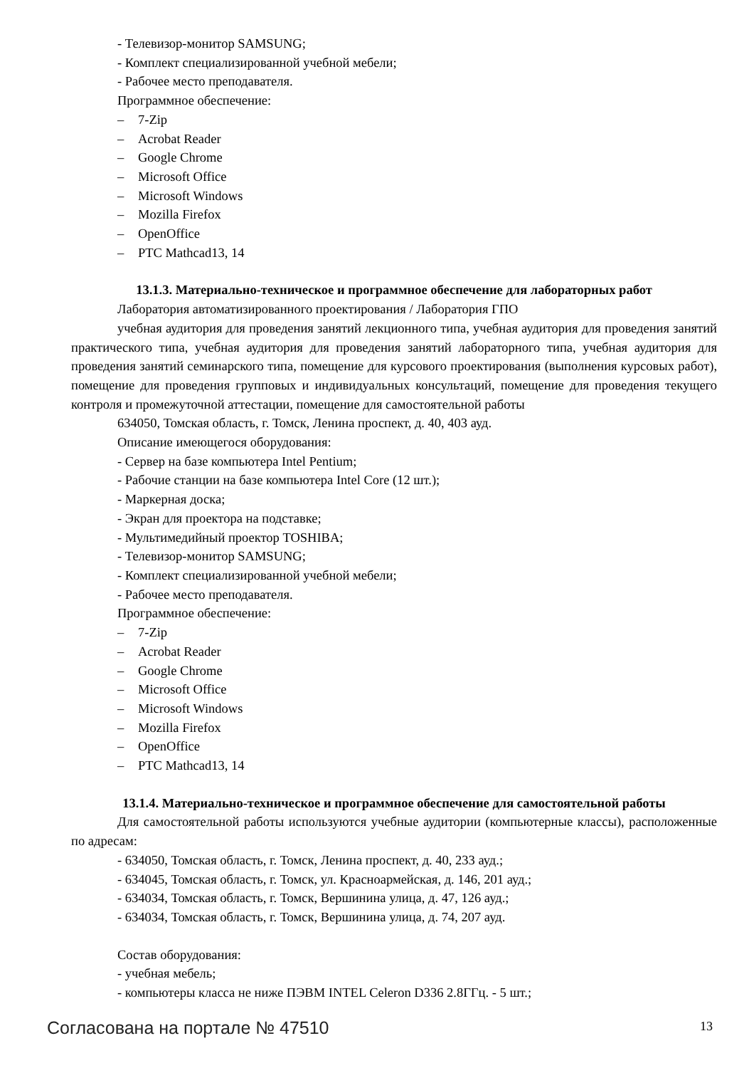- Телевизор-монитор SAMSUNG;
- Комплект специализированной учебной мебели;
- Рабочее место преподавателя.
Программное обеспечение:
– 7-Zip
– Acrobat Reader
– Google Chrome
– Microsoft Office
– Microsoft Windows
– Mozilla Firefox
– OpenOffice
– PTC Mathcad13, 14
13.1.3. Материально-техническое и программное обеспечение для лабораторных работ
Лаборатория автоматизированного проектирования / Лаборатория ГПО
учебная аудитория для проведения занятий лекционного типа, учебная аудитория для проведения занятий практического типа, учебная аудитория для проведения занятий лабораторного типа, учебная аудитория для проведения занятий семинарского типа, помещение для курсового проектирования (выполнения курсовых работ), помещение для проведения групповых и индивидуальных консультаций, помещение для проведения текущего контроля и промежуточной аттестации, помещение для самостоятельной работы
634050, Томская область, г. Томск, Ленина проспект, д. 40, 403 ауд.
Описание имеющегося оборудования:
- Сервер на базе компьютера Intel Pentium;
- Рабочие станции на базе компьютера Intel Core (12 шт.);
- Маркерная доска;
- Экран для проектора на подставке;
- Мультимедийный проектор TOSHIBA;
- Телевизор-монитор SAMSUNG;
- Комплект специализированной учебной мебели;
- Рабочее место преподавателя.
Программное обеспечение:
– 7-Zip
– Acrobat Reader
– Google Chrome
– Microsoft Office
– Microsoft Windows
– Mozilla Firefox
– OpenOffice
– PTC Mathcad13, 14
13.1.4. Материально-техническое и программное обеспечение для самостоятельной работы
Для самостоятельной работы используются учебные аудитории (компьютерные классы), расположенные по адресам:
- 634050, Томская область, г. Томск, Ленина проспект, д. 40, 233 ауд.;
- 634045, Томская область, г. Томск, ул. Красноармейская, д. 146, 201 ауд.;
- 634034, Томская область, г. Томск, Вершинина улица, д. 47, 126 ауд.;
- 634034, Томская область, г. Томск, Вершинина улица, д. 74, 207 ауд.
Состав оборудования:
- учебная мебель;
- компьютеры класса не ниже ПЭВМ INTEL Celeron D336 2.8ГГц. - 5 шт.;
Согласована на портале № 47510 13